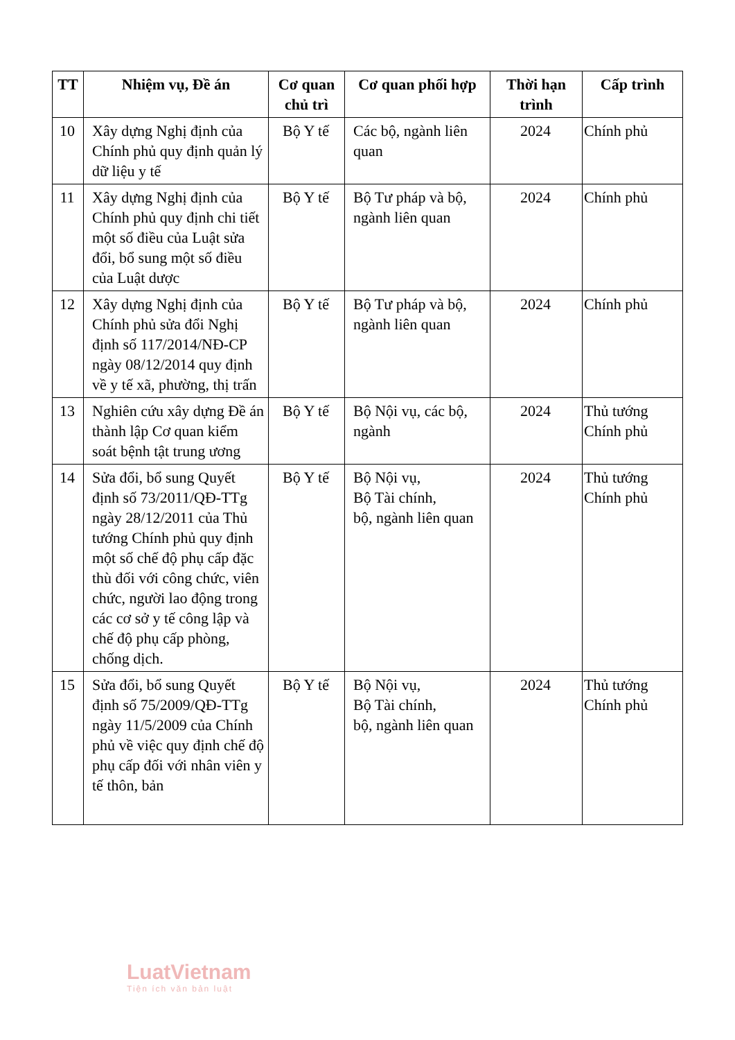| TT | Nhiệm vụ, Đề án | Cơ quan chủ trì | Cơ quan phối hợp | Thời hạn trình | Cấp trình |
| --- | --- | --- | --- | --- | --- |
| 10 | Xây dựng Nghị định của Chính phủ quy định quản lý dữ liệu y tế | Bộ Y tế | Các bộ, ngành liên quan | 2024 | Chính phủ |
| 11 | Xây dựng Nghị định của Chính phủ quy định chi tiết một số điều của Luật sửa đổi, bổ sung một số điều của Luật dược | Bộ Y tế | Bộ Tư pháp và bộ, ngành liên quan | 2024 | Chính phủ |
| 12 | Xây dựng Nghị định của Chính phủ sửa đổi Nghị định số 117/2014/NĐ-CP ngày 08/12/2014 quy định về y tế xã, phường, thị trấn | Bộ Y tế | Bộ Tư pháp và bộ, ngành liên quan | 2024 | Chính phủ |
| 13 | Nghiên cứu xây dựng Đề án thành lập Cơ quan kiểm soát bệnh tật trung ương | Bộ Y tế | Bộ Nội vụ, các bộ, ngành | 2024 | Thủ tướng Chính phủ |
| 14 | Sửa đổi, bổ sung Quyết định số 73/2011/QĐ-TTg ngày 28/12/2011 của Thủ tướng Chính phủ quy định một số chế độ phụ cấp đặc thù đối với công chức, viên chức, người lao động trong các cơ sở y tế công lập và chế độ phụ cấp phòng, chống dịch. | Bộ Y tế | Bộ Nội vụ, Bộ Tài chính, bộ, ngành liên quan | 2024 | Thủ tướng Chính phủ |
| 15 | Sửa đổi, bổ sung Quyết định số 75/2009/QĐ-TTg ngày 11/5/2009 của Chính phủ về việc quy định chế độ phụ cấp đối với nhân viên y tế thôn, bản | Bộ Y tế | Bộ Nội vụ, Bộ Tài chính, bộ, ngành liên quan | 2024 | Thủ tướng Chính phủ |
LuatVietnam
Tiện ích văn bản luật